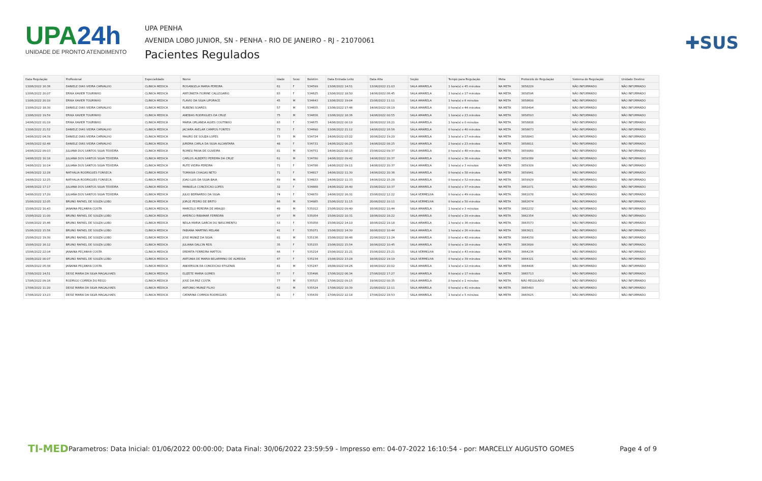UPA24h
UNIDADE DE PRONTO ATENDIMENTO
UPA PENHA
AVENIDA LOBO JUNIOR, SN - PENHA - RIO DE JANEIRO - RJ - 21070061
Pacientes Regulados
✚SUS
| Data Regulação | Profissional | Especialidade | Nome | Idade | Sexo | Boletim | Data Entrada Leito | Data Alta | Seção | Tempo para Regulação | Meta | Protocolo de Regulação | Sistema de Regulação | Unidade Destino |
| --- | --- | --- | --- | --- | --- | --- | --- | --- | --- | --- | --- | --- | --- | --- |
| 13/06/2022 16:36 | DANIELE DIAS VIEIRA CARVALHO | CLINICA MEDICA | ROSANGELA MARIA PEREIRA | 61 | F | 534599 | 13/06/2022 14:51 | 13/06/2022 21:03 | SALA AMARELA | 1 hora(s) e 45 minutos | NA META | 3858229 | NÃO INFORMADO | NÃO INFORMADO |
| 13/06/2022 20:07 | ERIKA XAVIER TOURINHO | CLINICA MEDICA | ANTONIETA FIORINE CALLEGARIO | 83 | F | 534625 | 13/06/2022 18:50 | 14/06/2022 06:45 | SALA AMARELA | 1 hora(s) e 17 minutos | NA META | 3858596 | NÃO INFORMADO | NÃO INFORMADO |
| 13/06/2022 20:10 | ERIKA XAVIER TOURINHO | CLINICA MEDICA | FLAVIO DA SILVA LIPORACE | 45 | M | 534643 | 13/06/2022 19:04 | 15/06/2022 11:11 | SALA AMARELA | 1 hora(s) e 6 minutos | NA META | 3858600 | NÃO INFORMADO | NÃO INFORMADO |
| 13/06/2022 18:30 | DANIELE DIAS VIEIRA CARVALHO | CLINICA MEDICA | RUBENS SOARES | 57 | M | 534655 | 13/06/2022 17:46 | 14/06/2022 08:19 | SALA AMARELA | 0 hora(s) e 44 minutos | NA META | 3858494 | NÃO INFORMADO | NÃO INFORMADO |
| 13/06/2022 19:59 | ERIKA XAVIER TOURINHO | CLINICA MEDICA | ANEBIAS RODRIGUES DA CRUZ | 75 | M | 534656 | 13/06/2022 18:36 | 14/06/2022 00:55 | SALA AMARELA | 1 hora(s) e 23 minutos | NA META | 3858593 | NÃO INFORMADO | NÃO INFORMADO |
| 14/06/2022 01:19 | ERIKA XAVIER TOURINHO | CLINICA MEDICA | MARIA ORLANDA ALVES COUTINHO | 83 | F | 534675 | 14/06/2022 00:19 | 18/06/2022 18:21 | SALA AMARELA | 1 hora(s) e 0 minutos | NA META | 3858808 | NÃO INFORMADO | NÃO INFORMADO |
| 13/06/2022 21:52 | DANIELE DIAS VIEIRA CARVALHO | CLINICA MEDICA | JACIARA AVELAR CAMPOS FONTES | 73 | F | 534690 | 13/06/2022 21:12 | 14/06/2022 16:56 | SALA AMARELA | 0 hora(s) e 40 minutos | NA META | 3858673 | NÃO INFORMADO | NÃO INFORMADO |
| 14/06/2022 04:39 | DANIELE DIAS VIEIRA CARVALHO | CLINICA MEDICA | MAURO DE SOUZA LOPES | 73 | M | 534724 | 14/06/2022 03:22 | 16/06/2022 19:20 | SALA AMARELA | 1 hora(s) e 17 minutos | NA META | 3858843 | NÃO INFORMADO | NÃO INFORMADO |
| 14/06/2022 02:48 | DANIELE DIAS VIEIRA CARVALHO | CLINICA MEDICA | JUREMA CARLA DA SILVA ALCANTARA | 48 | F | 534731 | 14/06/2022 00:25 | 14/06/2022 08:25 | SALA AMARELA | 2 hora(s) e 23 minutos | NA META | 3858811 | NÃO INFORMADO | NÃO INFORMADO |
| 14/06/2022 09:03 | JULIANA DOS SANTOS SILVA TEIXEIRA | CLINICA MEDICA | ROMEU PAIVA DE OLIVEIRA | 81 | M | 534751 | 14/06/2022 08:15 | 15/06/2022 09:37 | SALA AMARELA | 0 hora(s) e 48 minutos | NA META | 3859060 | NÃO INFORMADO | NÃO INFORMADO |
| 14/06/2022 10:18 | JULIANA DOS SANTOS SILVA TEIXEIRA | CLINICA MEDICA | CARLOS ALBERTO PEREIRA DA CRUZ | 61 | M | 534780 | 14/06/2022 09:42 | 14/06/2022 20:37 | SALA AMARELA | 0 hora(s) e 36 minutos | NA META | 3859389 | NÃO INFORMADO | NÃO INFORMADO |
| 14/06/2022 10:14 | JULIANA DOS SANTOS SILVA TEIXEIRA | CLINICA MEDICA | RUTE VIEIRA PEREIRA | 71 | F | 534786 | 14/06/2022 09:11 | 14/06/2022 20:37 | SALA AMARELA | 1 hora(s) e 3 minutos | NA META | 3859309 | NÃO INFORMADO | NÃO INFORMADO |
| 14/06/2022 12:28 | NATHALIA RODRIGUES FONSECA | CLINICA MEDICA | TOMASIA CHAGAS NETO | 71 | F | 534817 | 14/06/2022 11:30 | 14/06/2022 20:36 | SALA AMARELA | 0 hora(s) e 58 minutos | NA META | 3859941 | NÃO INFORMADO | NÃO INFORMADO |
| 14/06/2022 12:25 | NATHALIA RODRIGUES FONSECA | CLINICA MEDICA | JOAO LUIS DA SILVA BAIA | 69 | M | 534833 | 14/06/2022 11:33 | 14/06/2022 15:28 | SALA AMARELA | 0 hora(s) e 52 minutos | NA META | 3859929 | NÃO INFORMADO | NÃO INFORMADO |
| 14/06/2022 17:17 | JULIANA DOS SANTOS SILVA TEIXEIRA | CLINICA MEDICA | MANUELA CONCEICAO LOPES | 32 | F | 534868 | 14/06/2022 16:40 | 15/06/2022 10:37 | SALA AMARELA | 0 hora(s) e 37 minutos | NA META | 3861071 | NÃO INFORMADO | NÃO INFORMADO |
| 14/06/2022 17:20 | JULIANA DOS SANTOS SILVA TEIXEIRA | CLINICA MEDICA | JULIO BERNARDO DA SILVA | 74 | F | 534870 | 14/06/2022 16:31 | 15/06/2022 12:22 | SALA VERMELHA | 0 hora(s) e 49 minutos | NA META | 3861078 | NÃO INFORMADO | NÃO INFORMADO |
| 15/06/2022 12:05 | BRUNO RAFAEL DE SOUZA LOBO | CLINICA MEDICA | JORGE PEDRO DE BRITO | 66 | M | 534985 | 15/06/2022 11:15 | 20/06/2022 10:11 | SALA VERMELHA | 0 hora(s) e 50 minutos | NA META | 3862674 | NÃO INFORMADO | NÃO INFORMADO |
| 15/06/2022 10:43 | JANAINA PEÇANHA COSTA | CLINICA MEDICA | MARCELO PEREIRA DE ARAUJO | 49 | M | 535012 | 15/06/2022 09:40 | 16/06/2022 10:44 | SALA AMARELA | 1 hora(s) e 3 minutos | NA META | 3862232 | NÃO INFORMADO | NÃO INFORMADO |
| 15/06/2022 11:00 | BRUNO RAFAEL DE SOUZA LOBO | CLINICA MEDICA | AMERICO RIBAMAR FERREIRA | 97 | M | 535054 | 15/06/2022 10:31 | 18/06/2022 18:22 | SALA AMARELA | 0 hora(s) e 29 minutos | NA META | 3862354 | NÃO INFORMADO | NÃO INFORMADO |
| 15/06/2022 15:46 | BRUNO RAFAEL DE SOUZA LOBO | CLINICA MEDICA | NEILA MARIA GARCIA DO NASCIMENTO | 53 | F | 535058 | 15/06/2022 14:10 | 16/06/2022 19:18 | SALA AMARELA | 1 hora(s) e 36 minutos | NA META | 3863573 | NÃO INFORMADO | NÃO INFORMADO |
| 15/06/2022 15:56 | BRUNO RAFAEL DE SOUZA LOBO | CLINICA MEDICA | FABIANA MARTINS MELANI | 41 | F | 535071 | 15/06/2022 14:30 | 16/06/2022 10:44 | SALA AMARELA | 1 hora(s) e 26 minutos | NA META | 3863621 | NÃO INFORMADO | NÃO INFORMADO |
| 15/06/2022 19:30 | BRUNO RAFAEL DE SOUZA LOBO | CLINICA MEDICA | JOSE MUNIZ DA SILVA | 81 | M | 535136 | 15/06/2022 18:48 | 21/06/2022 11:24 | SALA AMARELA | 0 hora(s) e 42 minutos | NA META | 3864150 | NÃO INFORMADO | NÃO INFORMADO |
| 15/06/2022 16:12 | BRUNO RAFAEL DE SOUZA LOBO | CLINICA MEDICA | JULIANA DALCIN REIS | 35 | F | 535155 | 15/06/2022 15:54 | 16/06/2022 10:45 | SALA AMARELA | 0 hora(s) e 18 minutos | NA META | 3863699 | NÃO INFORMADO | NÃO INFORMADO |
| 15/06/2022 22:04 | JANAINA PEÇANHA COSTA | CLINICA MEDICA | EREMITA FERREIRA MATTOS | 66 | F | 535214 | 15/06/2022 21:21 | 15/06/2022 23:21 | SALA VERMELHA | 0 hora(s) e 43 minutos | NA META | 3864236 | NÃO INFORMADO | NÃO INFORMADO |
| 16/06/2022 00:07 | BRUNO RAFAEL DE SOUZA LOBO | CLINICA MEDICA | ANTONIA DE MARIA BELARMINO DE ALMEIDA | 47 | F | 535234 | 15/06/2022 23:28 | 16/06/2022 19:19 | SALA VERMELHA | 0 hora(s) e 39 minutos | NA META | 3864321 | NÃO INFORMADO | NÃO INFORMADO |
| 16/06/2022 05:38 | JANAINA PEÇANHA COSTA | CLINICA MEDICA | ANDERSON DA CONCEICAO EFIGENIA | 41 | M | 535247 | 16/06/2022 04:26 | 16/06/2022 20:02 | SALA AMARELA | 1 hora(s) e 12 minutos | NA META | 3864406 | NÃO INFORMADO | NÃO INFORMADO |
| 17/06/2022 14:51 | DEISE MARIA DA SILVA MAGALHAES | CLINICA MEDICA | ELIZETE MARIA GOMES | 57 | F | 535496 | 17/06/2022 06:34 | 27/06/2022 17:27 | SALA AMARELA | 8 hora(s) e 17 minutos | NA META | 3865713 | NÃO INFORMADO | NÃO INFORMADO |
| 17/06/2022 09:16 | RODRIGO CORREA DO REGO | CLINICA MEDICA | JOSE DA PAZ COSTA | 77 | M | 535515 | 17/06/2022 09:15 | 19/06/2022 00:35 | SALA AMARELA | 0 hora(s) e 1 minutos | NA META | NÃO REGULADO | NÃO INFORMADO | NÃO INFORMADO |
| 17/06/2022 11:20 | DEISE MARIA DA SILVA MAGALHAES | CLINICA MEDICA | ANTONIO MUNIZ FILHO | 62 | M | 535524 | 17/06/2022 10:39 | 21/06/2022 12:11 | SALA AMARELA | 0 hora(s) e 41 minutos | NA META | 3865483 | NÃO INFORMADO | NÃO INFORMADO |
| 17/06/2022 13:23 | DEISE MARIA DA SILVA MAGALHAES | CLINICA MEDICA | CATARINA CORREA RODRIGUES | 81 | F | 535639 | 17/06/2022 12:18 | 17/06/2022 18:53 | SALA AMARELA | 1 hora(s) e 5 minutos | NA META | 3865625 | NÃO INFORMADO | NÃO INFORMADO |
TI-MED
Parametros: Data Inicial: 01/06/2022 00:00:00; Data Final: 30/06/2022 23:59:59 - Impresso em: 04-07-2022 16:10:54 - por: MARCELLY AUGUSTO GOMES
Page 4 of 9